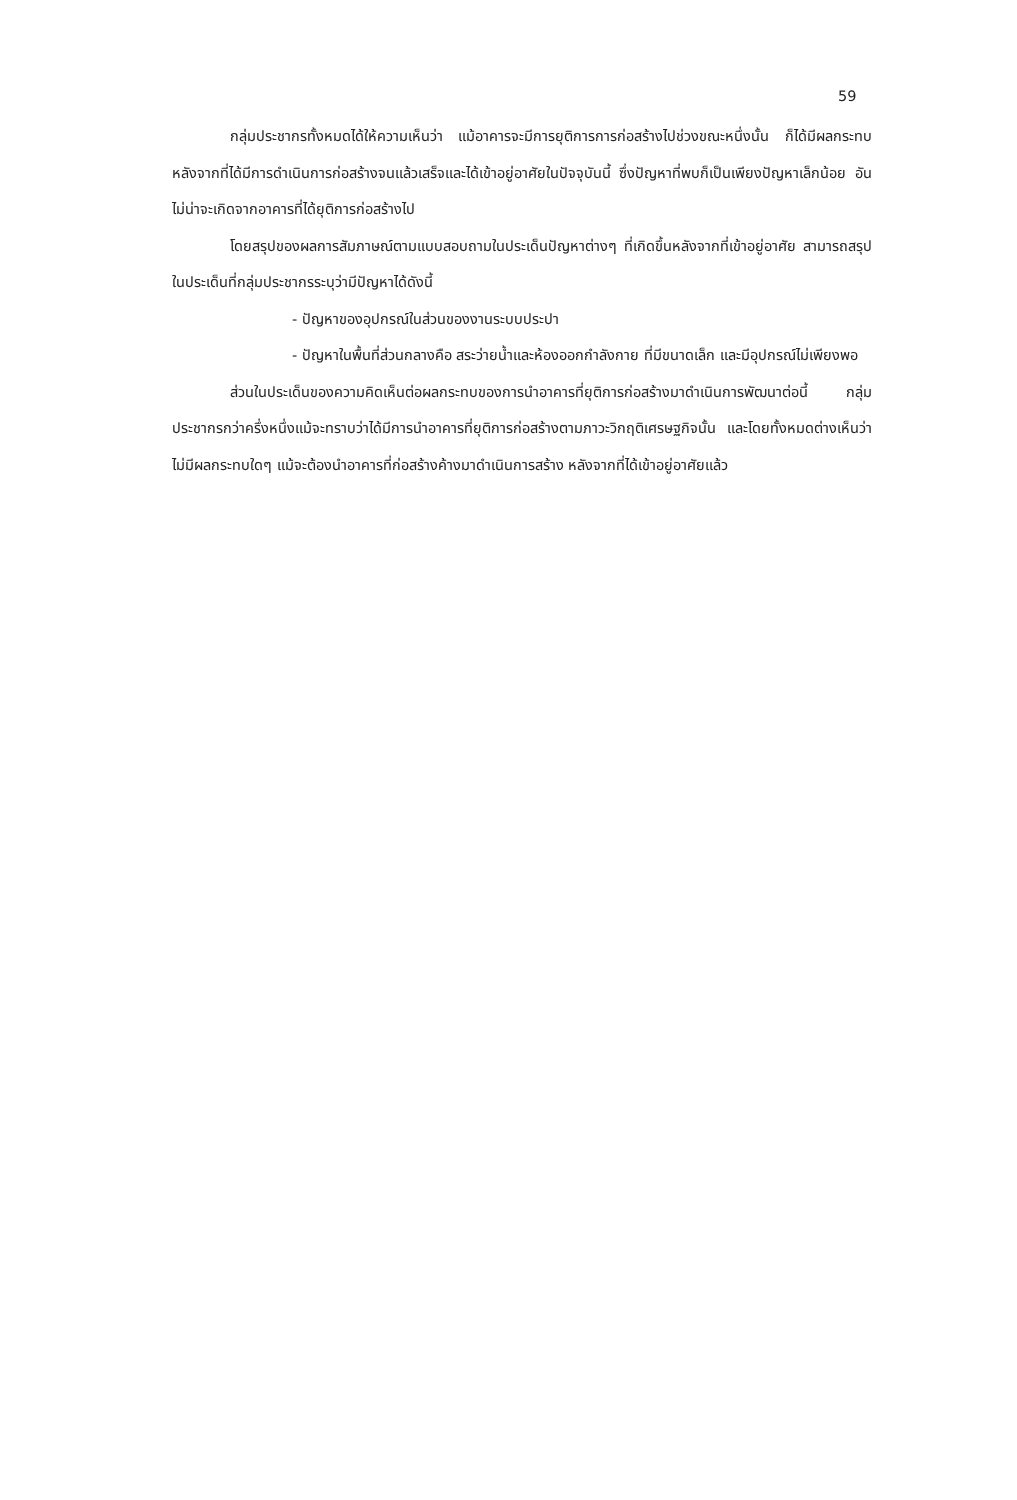59
กลุ่มประชากรทั้งหมดได้ให้ความเห็นว่า แม้อาคารจะมีการยุติการการก่อสร้างไปช่วงขณะหนึ่งนั้น ก็ได้มีผลกระทบหลังจากที่ได้มีการดำเนินการก่อสร้างจนแล้วเสร็จและได้เข้าอยู่อาศัยในปัจจุบันนี้ ซึ่งปัญหาที่พบก็เป็นเพียงปัญหาเล็กน้อย อันไม่น่าจะเกิดจากอาคารที่ได้ยุติการก่อสร้างไป
โดยสรุปของผลการสัมภาษณ์ตามแบบสอบถามในประเด็นปัญหาต่างๆ ที่เกิดขึ้นหลังจากที่เข้าอยู่อาศัย สามารถสรุปในประเด็นที่กลุ่มประชากรระบุว่ามีปัญหาได้ดังนี้
- ปัญหาของอุปกรณ์ในส่วนของงานระบบประปา
- ปัญหาในพื้นที่ส่วนกลางคือ สระว่ายน้ำและห้องออกกำลังกาย ที่มีขนาดเล็ก และมีอุปกรณ์ไม่เพียงพอ
ส่วนในประเด็นของความคิดเห็นต่อผลกระทบของการนำอาคารที่ยุติการก่อสร้างมาดำเนินการพัฒนาต่อนี้ กลุ่มประชากรกว่าครึ่งหนึ่งแม้จะทราบว่าได้มีการนำอาคารที่ยุติการก่อสร้างตามภาวะวิกฤติเศรษฐกิจนั้น และโดยทั้งหมดต่างเห็นว่าไม่มีผลกระทบใดๆ แม้จะต้องนำอาคารที่ก่อสร้างค้างมาดำเนินการสร้าง หลังจากที่ได้เข้าอยู่อาศัยแล้ว